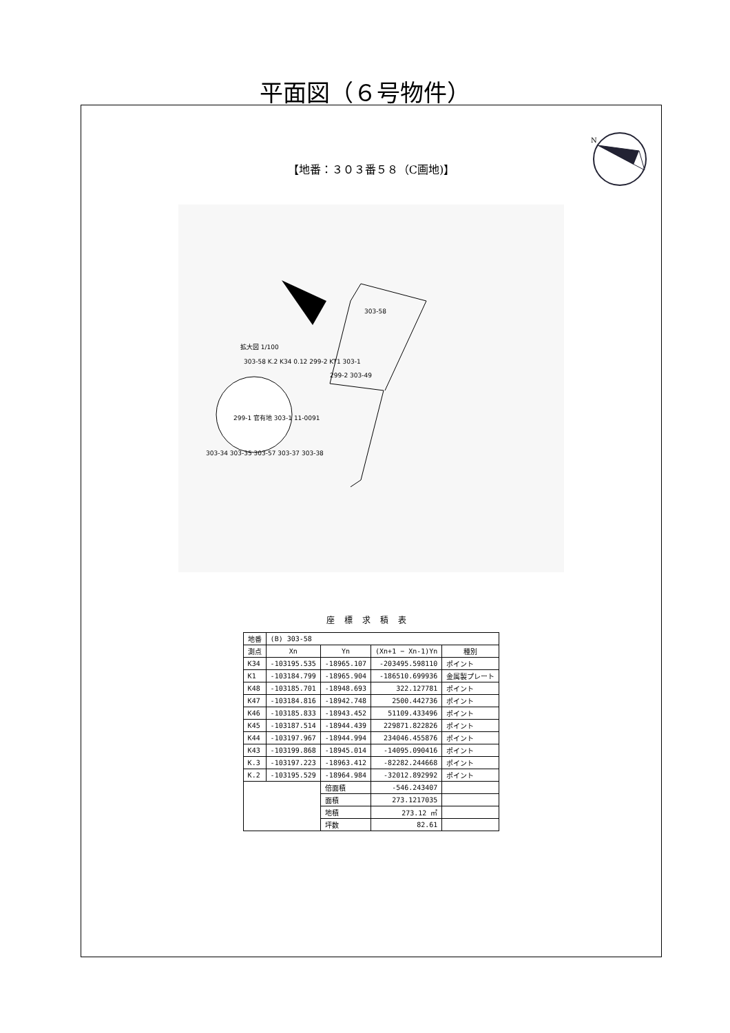平面図（６号物件）
N
【地番：３０３番５８（C画地)】
303-58
拡大図 1/100
303-58 K.2 K34 0.12 299-2 KT1 303-1
299-2 303-49
299-1 官有地 303-1 11-0091
303-34 303-35 303-57 303-37 303-38
座標求積表
| 地番 | (B) 303-58 | | | |
| --- | --- | --- | --- | --- |
| 測点 | Xn | Yn | (Xn+1 − Xn-1)Yn | 種別 |
| K34 | -103195.535 | -18965.107 | -203495.598110 | ポイント |
| K1 | -103184.799 | -18965.904 | -186510.699936 | 金属製プレート |
| K48 | -103185.701 | -18948.693 | 322.127781 | ポイント |
| K47 | -103184.816 | -18942.748 | 2500.442736 | ポイント |
| K46 | -103185.833 | -18943.452 | 51109.433496 | ポイント |
| K45 | -103187.514 | -18944.439 | 229871.822826 | ポイント |
| K44 | -103197.967 | -18944.994 | 234046.455876 | ポイント |
| K43 | -103199.868 | -18945.014 | -14095.090416 | ポイント |
| K.3 | -103197.223 | -18963.412 | -82282.244668 | ポイント |
| K.2 | -103195.529 | -18964.984 | -32012.892992 | ポイント |
| | | 倍面積 | -546.243407 | |
| | | 面積 | 273.1217035 | |
| | | 地積 | 273.12 ㎡ | |
| | | 坪数 | 82.61 | |